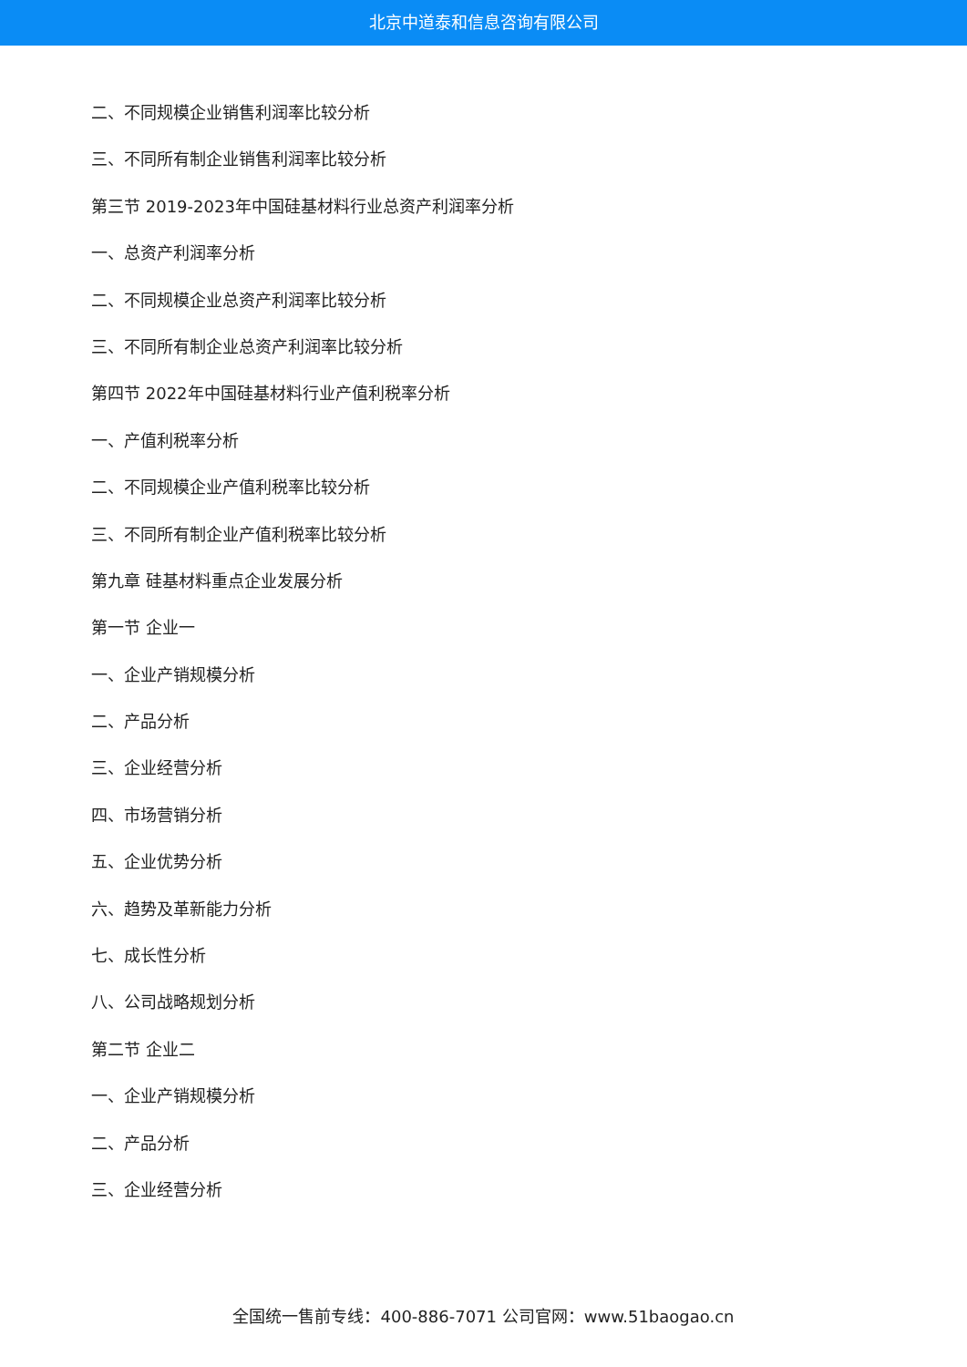北京中道泰和信息咨询有限公司
二、不同规模企业销售利润率比较分析
三、不同所有制企业销售利润率比较分析
第三节 2019-2023年中国硅基材料行业总资产利润率分析
一、总资产利润率分析
二、不同规模企业总资产利润率比较分析
三、不同所有制企业总资产利润率比较分析
第四节 2022年中国硅基材料行业产值利税率分析
一、产值利税率分析
二、不同规模企业产值利税率比较分析
三、不同所有制企业产值利税率比较分析
第九章 硅基材料重点企业发展分析
第一节 企业一
一、企业产销规模分析
二、产品分析
三、企业经营分析
四、市场营销分析
五、企业优势分析
六、趋势及革新能力分析
七、成长性分析
八、公司战略规划分析
第二节 企业二
一、企业产销规模分析
二、产品分析
三、企业经营分析
全国统一售前专线：400-886-7071 公司官网：www.51baogao.cn